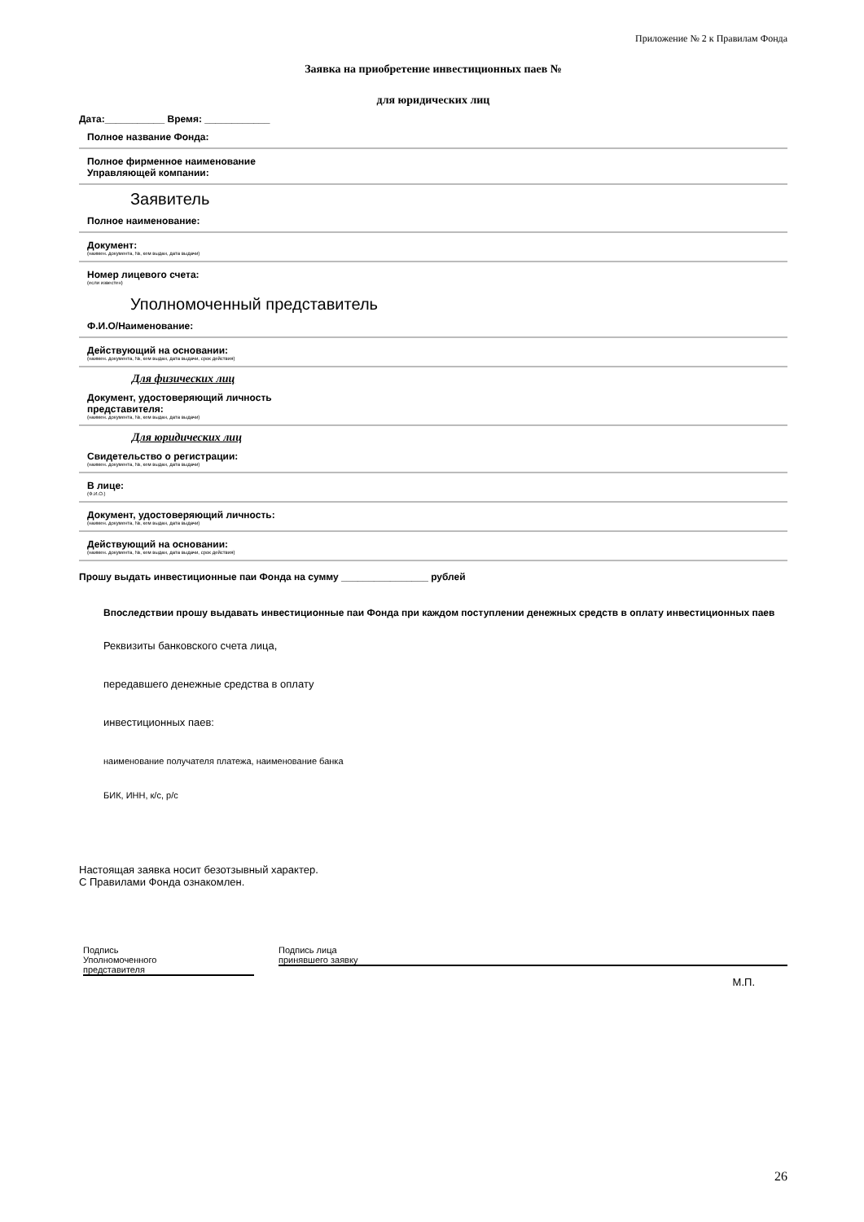Приложение № 2 к Правилам Фонда
Заявка на приобретение инвестиционных паев №
для юридических лиц
Дата:___________ Время: ____________
Полное название Фонда:
Полное фирменное наименование
Управляющей компании:
Заявитель
Полное наименование:
Документ:
(наимен. документа, №, кем выдан, дата выдачи)
Номер лицевого счета:
(если известен)
Уполномоченный представитель
Ф.И.О/Наименование:
Действующий на основании:
(наимен. документа, №, кем выдан, дата выдачи, срок действия)
Для физических лиц
Документ, удостоверяющий личность
представителя:
(наимен. документа, №, кем выдан, дата выдачи)
Для юридических лиц
Свидетельство о регистрации:
(наимен. документа, №, кем выдан, дата выдачи)
В лице:
(Ф.И.О.)
Документ, удостоверяющий личность:
(наимен. документа, №, кем выдан, дата выдачи)
Действующий на основании:
(наимен. документа, №, кем выдан, дата выдачи, срок действия)
Прошу выдать инвестиционные паи Фонда на сумму ________________ рублей
Впоследствии прошу выдавать инвестиционные паи Фонда при каждом поступлении денежных средств в оплату инвестиционных паев
Реквизиты банковского счета лица,
передавшего денежные средства в оплату
инвестиционных паев:
наименование получателя платежа, наименование банка
БИК, ИНН, к/с, р/с
Настоящая заявка носит безотзывный характер.
С Правилами Фонда ознакомлен.
Подпись
Уполномоченного
представителя
Подпись лица
принявшего заявку
М.П.
26